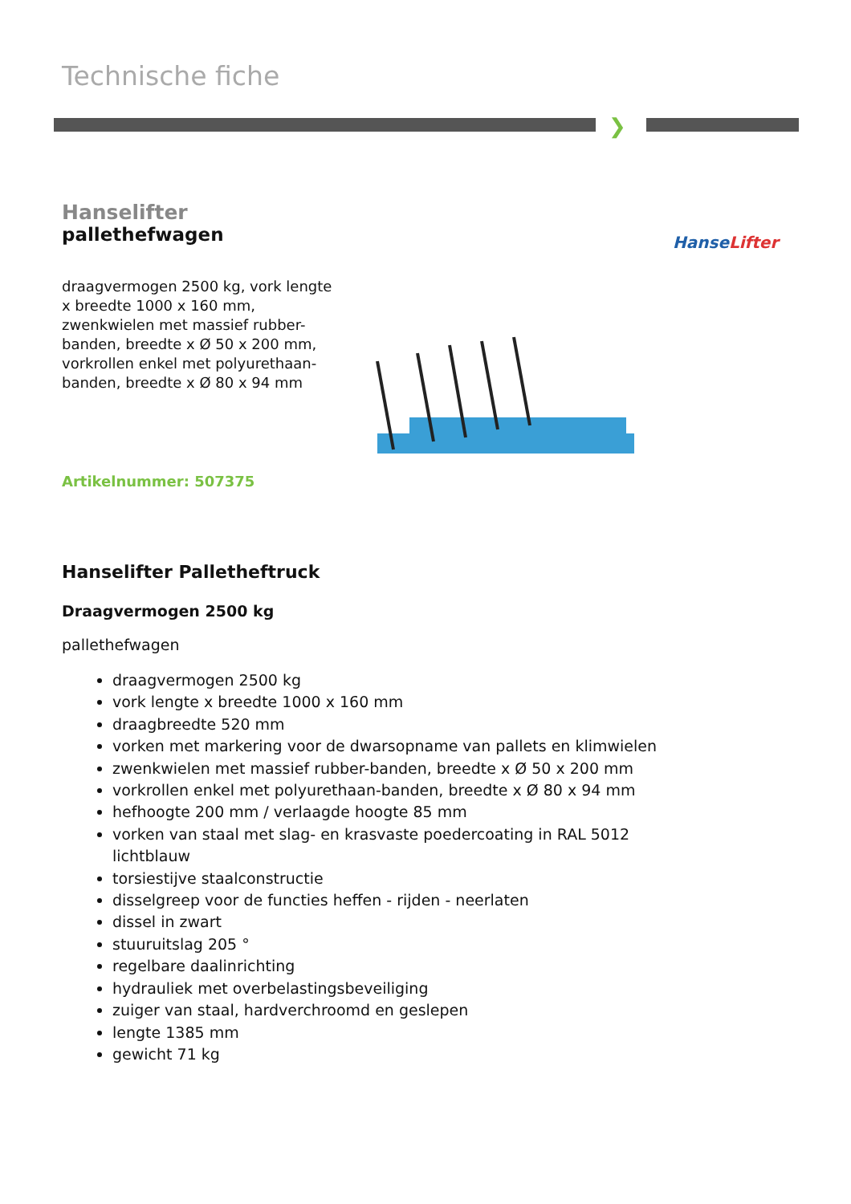Technische fiche
❯
HanseLifter
Hanselifter
pallethefwagen
draagvermogen 2500 kg, vork lengte x breedte 1000 x 160 mm, zwenkwielen met massief rubber-banden, breedte x Ø 50 x 200 mm, vorkrollen enkel met polyurethaan-banden, breedte x Ø 80 x 94 mm
Artikelnummer: 507375
Hanselifter Palletheftruck
Draagvermogen 2500 kg
pallethefwagen
draagvermogen 2500 kg
vork lengte x breedte 1000 x 160 mm
draagbreedte 520 mm
vorken met markering voor de dwarsopname van pallets en klimwielen
zwenkwielen met massief rubber-banden, breedte x Ø 50 x 200 mm
vorkrollen enkel met polyurethaan-banden, breedte x Ø 80 x 94 mm
hefhoogte 200 mm / verlaagde hoogte 85 mm
vorken van staal met slag- en krasvaste poedercoating in RAL 5012 lichtblauw
torsiestijve staalconstructie
disselgreep voor de functies heffen - rijden - neerlaten
dissel in zwart
stuuruitslag 205 °
regelbare daalinrichting
hydrauliek met overbelastingsbeveiliging
zuiger van staal, hardverchroomd en geslepen
lengte 1385 mm
gewicht 71 kg